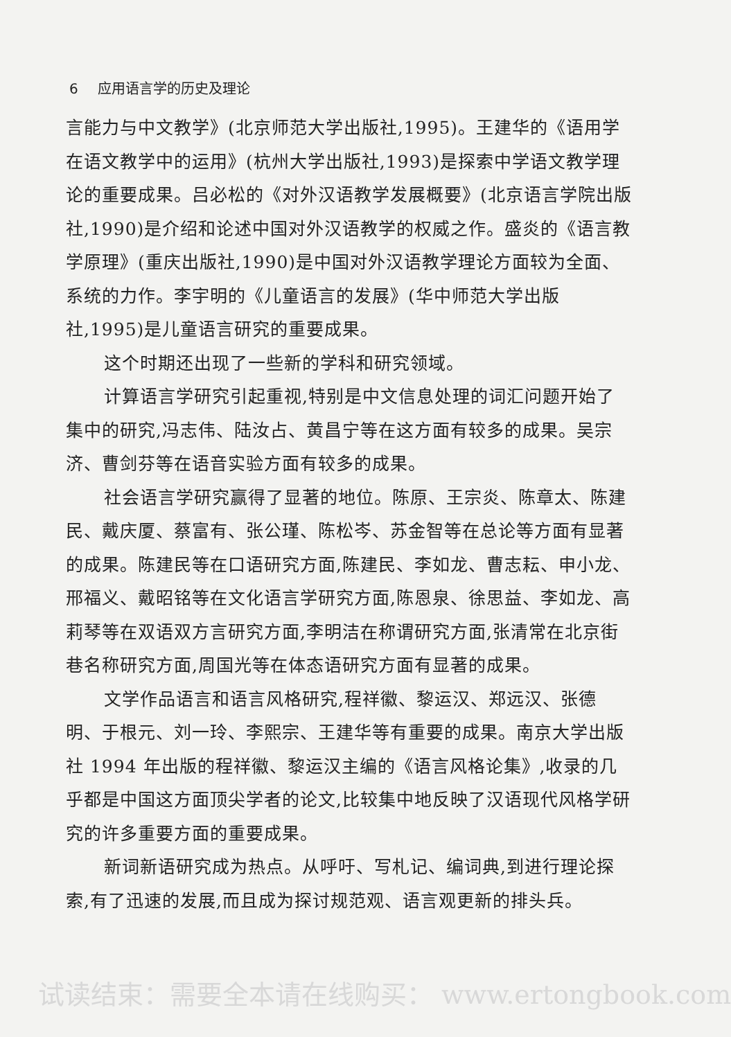6 应用语言学的历史及理论
言能力与中文教学》(北京师范大学出版社,1995)。王建华的《语用学在语文教学中的运用》(杭州大学出版社,1993)是探索中学语文教学理论的重要成果。吕必松的《对外汉语教学发展概要》(北京语言学院出版社,1990)是介绍和论述中国对外汉语教学的权威之作。盛炎的《语言教学原理》(重庆出版社,1990)是中国对外汉语教学理论方面较为全面、系统的力作。李宇明的《儿童语言的发展》(华中师范大学出版社,1995)是儿童语言研究的重要成果。
这个时期还出现了一些新的学科和研究领域。
计算语言学研究引起重视,特别是中文信息处理的词汇问题开始了集中的研究,冯志伟、陆汝占、黄昌宁等在这方面有较多的成果。吴宗济、曹剑芬等在语音实验方面有较多的成果。
社会语言学研究赢得了显著的地位。陈原、王宗炎、陈章太、陈建民、戴庆厦、蔡富有、张公瑾、陈松岑、苏金智等在总论等方面有显著的成果。陈建民等在口语研究方面,陈建民、李如龙、曹志耘、申小龙、邢福义、戴昭铭等在文化语言学研究方面,陈恩泉、徐思益、李如龙、高莉琴等在双语双方言研究方面,李明洁在称谓研究方面,张清常在北京街巷名称研究方面,周国光等在体态语研究方面有显著的成果。
文学作品语言和语言风格研究,程祥徽、黎运汉、郑远汉、张德明、于根元、刘一玲、李熙宗、王建华等有重要的成果。南京大学出版社 1994 年出版的程祥徽、黎运汉主编的《语言风格论集》,收录的几乎都是中国这方面顶尖学者的论文,比较集中地反映了汉语现代风格学研究的许多重要方面的重要成果。
新词新语研究成为热点。从呼吁、写札记、编词典,到进行理论探索,有了迅速的发展,而且成为探讨规范观、语言观更新的排头兵。
试读结束：需要全本请在线购买： www.ertongbook.com